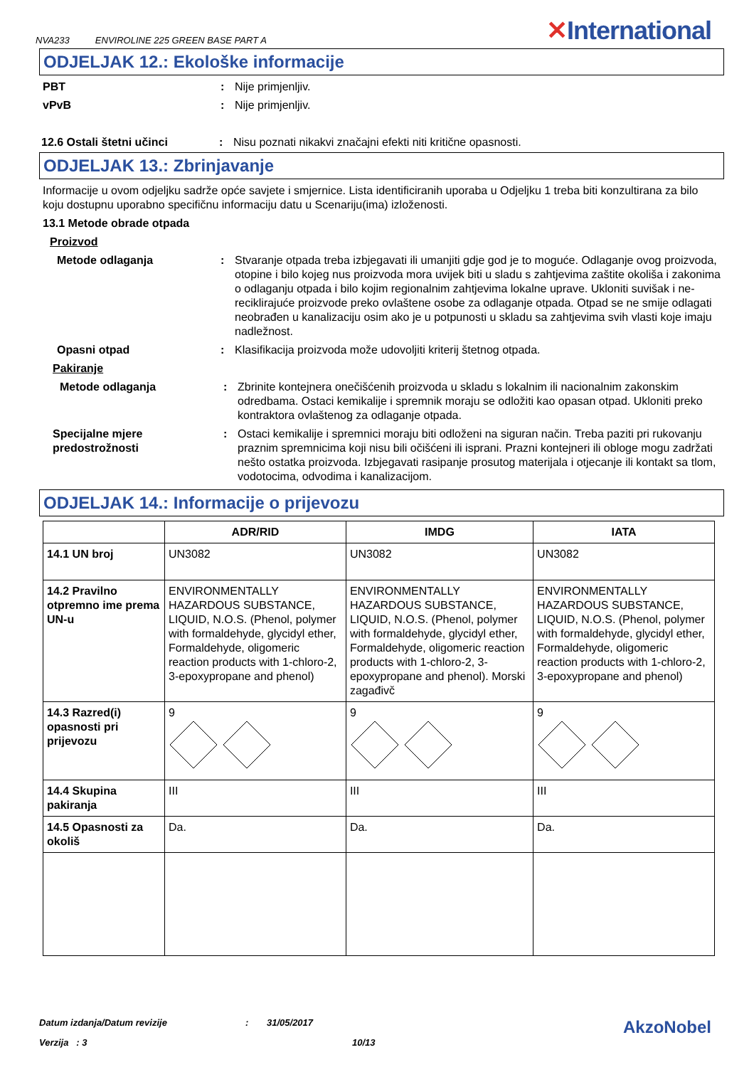NVA233 ENVIROLINE 225 GREEN BASE PART A
✕International
ODJELJAK 12.: Ekološke informacije
PBT : Nije primjenljiv.
vPvB : Nije primjenljiv.
12.6 Ostali štetni učinci : Nisu poznati nikakvi značajni efekti niti kritične opasnosti.
ODJELJAK 13.: Zbrinjavanje
Informacije u ovom odjeljku sadrže opće savjete i smjernice. Lista identificiranih uporaba u Odjeljku 1 treba biti konzultirana za bilo koju dostupnu uporabno specifičnu informaciju datu u Scenariju(ima) izloženosti.
13.1 Metode obrade otpada
Proizvod
Metode odlaganja : Stvaranje otpada treba izbjegavati ili umanjiti gdje god je to moguće. Odlaganje ovog proizvoda, otopine i bilo kojeg nus proizvoda mora uvijek biti u sladu s zahtjevima zaštite okoliša i zakonima o odlaganju otpada i bilo kojim regionalnim zahtjevima lokalne uprave. Ukloniti suvišak i ne-reciklirajuće proizvode preko ovlaštene osobe za odlaganje otpada. Otpad se ne smije odlagati neobrađen u kanalizaciju osim ako je u potpunosti u skladu sa zahtjevima svih vlasti koje imaju nadležnost.
Opasni otpad : Klasifikacija proizvoda može udovoljiti kriterij štetnog otpada.
Pakiranje
Metode odlaganja : Zbrinite kontejnera onečišćenih proizvoda u skladu s lokalnim ili nacionalnim zakonskim odredbama. Ostaci kemikalije i spremnik moraju se odložiti kao opasan otpad. Ukloniti preko kontraktora ovlaštenog za odlaganje otpada.
Specijalne mjere predostrožnosti
: Ostaci kemikalije i spremnici moraju biti odloženi na siguran način. Treba paziti pri rukovanju praznim spremnicima koji nisu bili očišćeni ili isprani. Prazni kontejneri ili obloge mogu zadržati nešto ostatka proizvoda. Izbjegavati rasipanje prosutog materijala i otjecanje ili kontakt sa tlom, vodotocima, odvodima i kanalizacijom.
ODJELJAK 14.: Informacije o prijevozu
| | ADR/RID | IMDG | IATA |
| --- | --- | --- | --- |
| 14.1 UN broj | UN3082 | UN3082 | UN3082 |
| 14.2 Pravilno otpremno ime prema UN-u | ENVIRONMENTALLY HAZARDOUS SUBSTANCE, LIQUID, N.O.S. (Phenol, polymer with formaldehyde, glycidyl ether, Formaldehyde, oligomeric reaction products with 1-chloro-2, 3-epoxypropane and phenol) | ENVIRONMENTALLY HAZARDOUS SUBSTANCE, LIQUID, N.O.S. (Phenol, polymer with formaldehyde, glycidyl ether, Formaldehyde, oligomeric reaction products with 1-chloro-2, 3-epoxypropane and phenol). Morski zagađivč | ENVIRONMENTALLY HAZARDOUS SUBSTANCE, LIQUID, N.O.S. (Phenol, polymer with formaldehyde, glycidyl ether, Formaldehyde, oligomeric reaction products with 1-chloro-2, 3-epoxypropane and phenol) |
| 14.3 Razred(i) opasnosti pri prijevozu | 9 | 9 | 9 |
| 14.4 Skupina pakiranja | III | III | III |
| 14.5 Opasnosti za okoliš | Da. | Da. | Da. |
Datum izdanja/Datum revizije: 31/05/2017 AkzoNobel
Verzija : 3 10/13